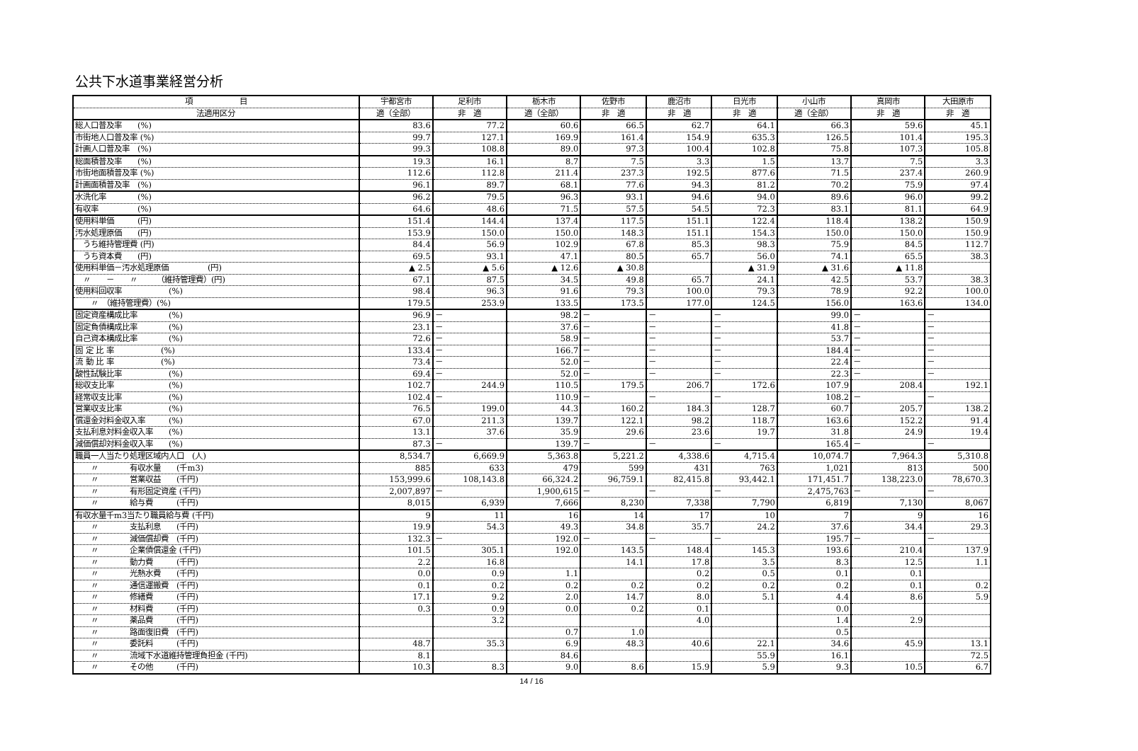公共下水道事業経営分析
| 項 目 | 宇都宮市 | 足利市 | 栃木市 | 佐野市 | 鹿沼市 | 日光市 | 小山市 | 真岡市 | 大田原市 |
| --- | --- | --- | --- | --- | --- | --- | --- | --- | --- |
| 法適用区分 | 適（全部） | 非 適 | 適（全部） | 非 適 | 非 適 | 非 適 | 適（全部） | 非 適 | 非 適 |
| 総人口普及率 (%) | 83.6 | 77.2 | 60.6 | 66.5 | 62.7 | 64.1 | 66.3 | 59.6 | 45.1 |
| 市街地人口普及率 (%) | 99.7 | 127.1 | 169.9 | 161.4 | 154.9 | 635.3 | 126.5 | 101.4 | 195.3 |
| 計画人口普及率 (%) | 99.3 | 108.8 | 89.0 | 97.3 | 100.4 | 102.8 | 75.8 | 107.3 | 105.8 |
| 総面積普及率 (%) | 19.3 | 16.1 | 8.7 | 7.5 | 3.3 | 1.5 | 13.7 | 7.5 | 3.3 |
| 市街地面積普及率 (%) | 112.6 | 112.8 | 211.4 | 237.3 | 192.5 | 877.6 | 71.5 | 237.4 | 260.9 |
| 計画面積普及率 (%) | 96.1 | 89.7 | 68.1 | 77.6 | 94.3 | 81.2 | 70.2 | 75.9 | 97.4 |
| 水洗化率 (%) | 96.2 | 79.5 | 96.3 | 93.1 | 94.6 | 94.0 | 89.6 | 96.0 | 99.2 |
| 有収率 (%) | 64.6 | 48.6 | 71.5 | 57.5 | 54.5 | 72.3 | 83.1 | 81.1 | 64.9 |
| 使用料単価 (円) | 151.4 | 144.4 | 137.4 | 117.5 | 151.1 | 122.4 | 118.4 | 138.2 | 150.9 |
| 汚水処理原価 (円) | 153.9 | 150.0 | 150.0 | 148.3 | 151.1 | 154.3 | 150.0 | 150.0 | 150.9 |
| うち維持管理費 (円) | 84.4 | 56.9 | 102.9 | 67.8 | 85.3 | 98.3 | 75.9 | 84.5 | 112.7 |
| うち資本費 (円) | 69.5 | 93.1 | 47.1 | 80.5 | 65.7 | 56.0 | 74.1 | 65.5 | 38.3 |
| 使用料単価－汚水処理原価 (円) | ▲ 2.5 | ▲ 5.6 | ▲ 12.6 | ▲ 30.8 | | ▲ 31.9 | ▲ 31.6 | ▲ 11.8 | |
| 〃 － 〃 （維持管理費）(円) | 67.1 | 87.5 | 34.5 | 49.8 | 65.7 | 24.1 | 42.5 | 53.7 | 38.3 |
| 使用料回収率 (%) | 98.4 | 96.3 | 91.6 | 79.3 | 100.0 | 79.3 | 78.9 | 92.2 | 100.0 |
| 〃 （維持管理費）(%) | 179.5 | 253.9 | 133.5 | 173.5 | 177.0 | 124.5 | 156.0 | 163.6 | 134.0 |
| 固定資産構成比率 (%) | 96.9 | － | 98.2 | － | － | － | 99.0 | － | － |
| 固定負債構成比率 (%) | 23.1 | － | 37.6 | － | － | － | 41.8 | － | － |
| 自己資本構成比率 (%) | 72.6 | － | 58.9 | － | － | － | 53.7 | － | － |
| 固 定 比 率 (%) | 133.4 | － | 166.7 | － | － | － | 184.4 | － | － |
| 流 動 比 率 (%) | 73.4 | － | 52.0 | － | － | － | 22.4 | － | － |
| 酸性試験比率 (%) | 69.4 | － | 52.0 | － | － | － | 22.3 | － | － |
| 総収支比率 (%) | 102.7 | 244.9 | 110.5 | 179.5 | 206.7 | 172.6 | 107.9 | 208.4 | 192.1 |
| 経常収支比率 (%) | 102.4 | － | 110.9 | － | － | － | 108.2 | － | － |
| 営業収支比率 (%) | 76.5 | 199.0 | 44.3 | 160.2 | 184.3 | 128.7 | 60.7 | 205.7 | 138.2 |
| 償還金対料金収入率 (%) | 67.0 | 211.3 | 139.7 | 122.1 | 98.2 | 118.7 | 163.6 | 152.2 | 91.4 |
| 支払利息対料金収入率 (%) | 13.1 | 37.6 | 35.9 | 29.6 | 23.6 | 19.7 | 31.8 | 24.9 | 19.4 |
| 減価償却対料金収入率 (%) | 87.3 | － | 139.7 | － | － | － | 165.4 | － | － |
| 職員一人当たり処理区域内人口 (人) | 8,534.7 | 6,669.9 | 5,363.8 | 5,221.2 | 4,338.6 | 4,715.4 | 10,074.7 | 7,964.3 | 5,310.8 |
| 〃 有収水量 (千m3) | 885 | 633 | 479 | 599 | 431 | 763 | 1,021 | 813 | 500 |
| 〃 営業収益 (千円) | 153,999.6 | 108,143.8 | 66,324.2 | 96,759.1 | 82,415.8 | 93,442.1 | 171,451.7 | 138,223.0 | 78,670.3 |
| 〃 有形固定資産 (千円) | 2,007,897 | － | 1,900,615 | － | － | － | 2,475,763 | － | － |
| 〃 給与費 (千円) | 8,015 | 6,939 | 7,666 | 8,230 | 7,338 | 7,790 | 6,819 | 7,130 | 8,067 |
| 有収水量千m3当たり職員給与費 (千円) | 9 | 11 | 16 | 14 | 17 | 10 | 7 | 9 | 16 |
| 〃 支払利息 (千円) | 19.9 | 54.3 | 49.3 | 34.8 | 35.7 | 24.2 | 37.6 | 34.4 | 29.3 |
| 〃 減価償却費 (千円) | 132.3 | － | 192.0 | － | － | － | 195.7 | － | － |
| 〃 企業債償還金 (千円) | 101.5 | 305.1 | 192.0 | 143.5 | 148.4 | 145.3 | 193.6 | 210.4 | 137.9 |
| 〃 動力費 (千円) | 2.2 | 16.8 | | 14.1 | 17.8 | 3.5 | 8.3 | 12.5 | 1.1 |
| 〃 光熱水費 (千円) | 0.0 | 0.9 | 1.1 | | 0.2 | 0.5 | 0.1 | 0.1 | |
| 〃 通信運搬費 (千円) | 0.1 | 0.2 | 0.2 | 0.2 | 0.2 | 0.2 | 0.2 | 0.1 | 0.2 |
| 〃 修繕費 (千円) | 17.1 | 9.2 | 2.0 | 14.7 | 8.0 | 5.1 | 4.4 | 8.6 | 5.9 |
| 〃 材料費 (千円) | 0.3 | 0.9 | 0.0 | 0.2 | 0.1 | | 0.0 | | |
| 〃 薬品費 (千円) | | 3.2 | | | 4.0 | | 1.4 | 2.9 | |
| 〃 路面復旧費 (千円) | | | 0.7 | 1.0 | | | 0.5 | | |
| 〃 委託料 (千円) | 48.7 | 35.3 | 6.9 | 48.3 | 40.6 | 22.1 | 34.6 | 45.9 | 13.1 |
| 〃 流域下水道維持管理負担金 (千円) | 8.1 | | 84.6 | | | 55.9 | 16.1 | | 72.5 |
| 〃 その他 (千円) | 10.3 | 8.3 | 9.0 | 8.6 | 15.9 | 5.9 | 9.3 | 10.5 | 6.7 |
14 / 16